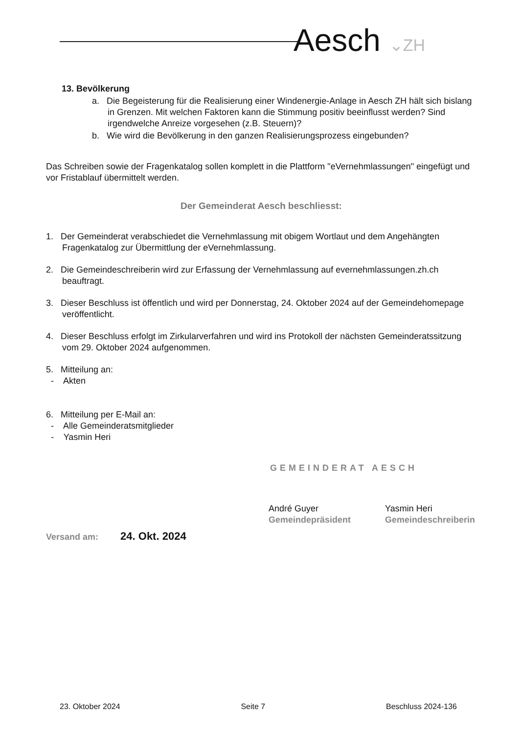Aesch ⌄ZH
13. Bevölkerung
a. Die Begeisterung für die Realisierung einer Windenergie-Anlage in Aesch ZH hält sich bislang in Grenzen. Mit welchen Faktoren kann die Stimmung positiv beeinflusst werden? Sind irgendwelche Anreize vorgesehen (z.B. Steuern)?
b. Wie wird die Bevölkerung in den ganzen Realisierungsprozess eingebunden?
Das Schreiben sowie der Fragenkatalog sollen komplett in die Plattform "eVernehmlassungen" eingefügt und vor Fristablauf übermittelt werden.
Der Gemeinderat Aesch beschliesst:
1. Der Gemeinderat verabschiedet die Vernehmlassung mit obigem Wortlaut und dem Angehängten Fragenkatalog zur Übermittlung der eVernehmlassung.
2. Die Gemeindeschreiberin wird zur Erfassung der Vernehmlassung auf evernehmlassungen.zh.ch beauftragt.
3. Dieser Beschluss ist öffentlich und wird per Donnerstag, 24. Oktober 2024 auf der Gemeindehomepage veröffentlicht.
4. Dieser Beschluss erfolgt im Zirkularverfahren und wird ins Protokoll der nächsten Gemeinderatssitzung vom 29. Oktober 2024 aufgenommen.
5. Mitteilung an:
- Akten
6. Mitteilung per E-Mail an:
- Alle Gemeinderatsmitglieder
- Yasmin Heri
GEMEINDERAT AESCH
André Guyer
Gemeindepräsident
Yasmin Heri
Gemeindeschreiberin
Versand am: 24. Okt. 2024
23. Oktober 2024 Seite 7 Beschluss 2024-136